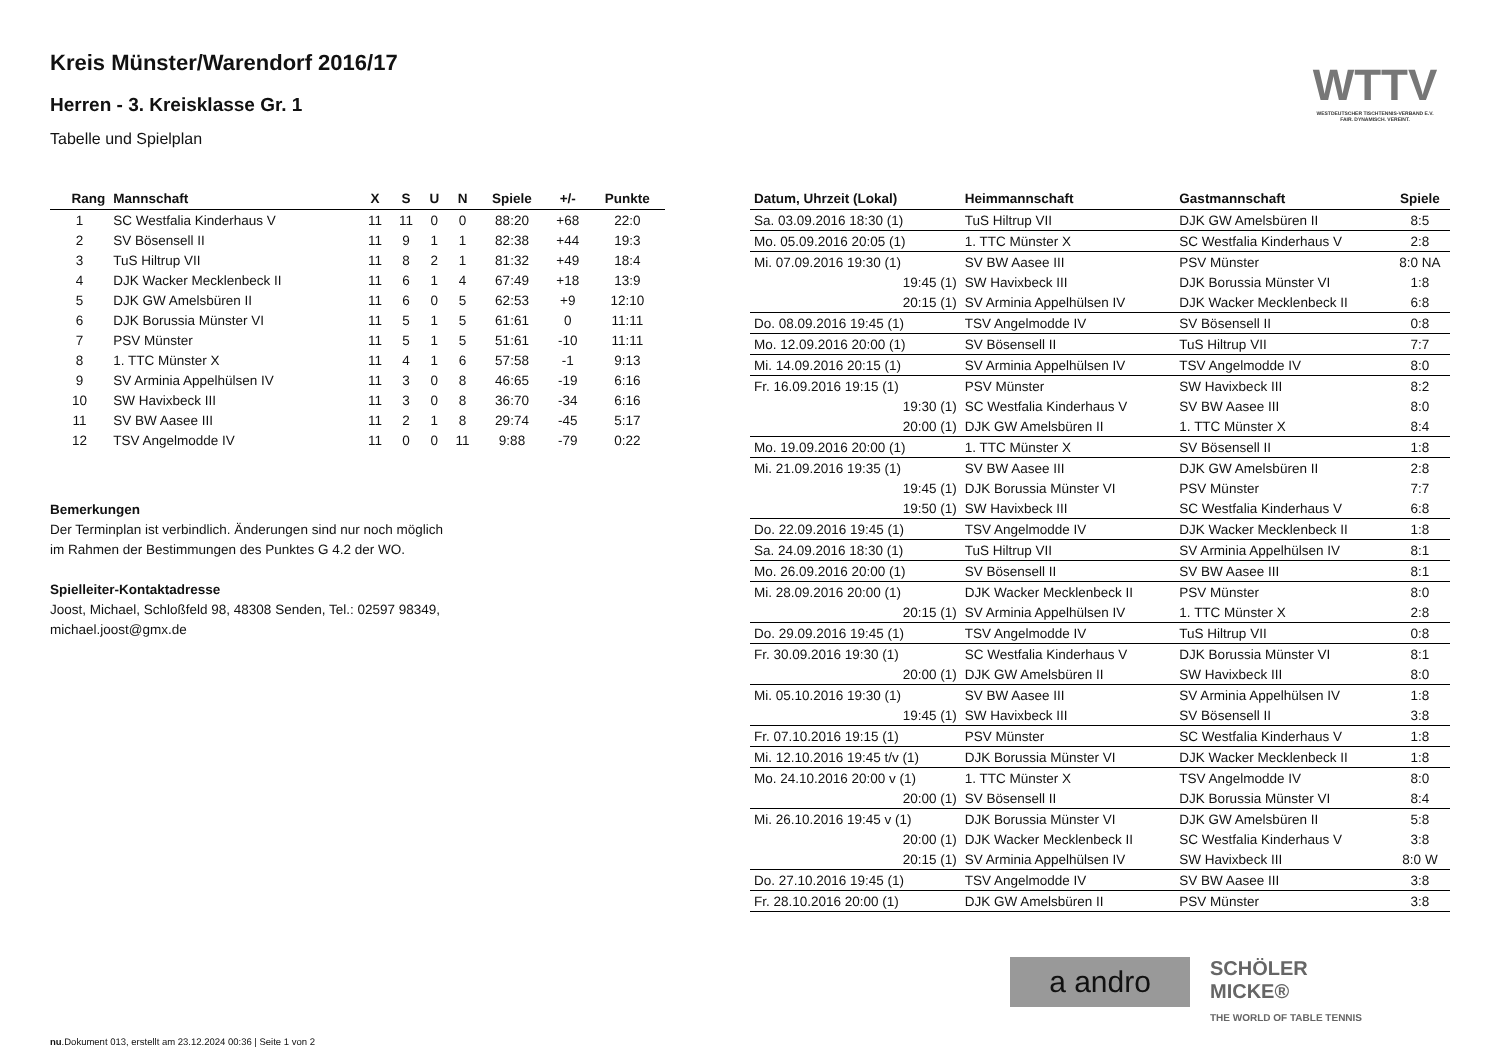Kreis Münster/Warendorf 2016/17
Herren - 3. Kreisklasse Gr. 1
Tabelle und Spielplan
WTTV
WESTDEUTSCHER TISCHTENNIS-VERBAND E.V. FAIR. DYNAMISCH. VEREINT.
| Rang | Mannschaft | X | S | U | N | Spiele | +/- | Punkte |
| --- | --- | --- | --- | --- | --- | --- | --- | --- |
| 1 | SC Westfalia Kinderhaus V | 11 | 11 | 0 | 0 | 88:20 | +68 | 22:0 |
| 2 | SV Bösensell II | 11 | 9 | 1 | 1 | 82:38 | +44 | 19:3 |
| 3 | TuS Hiltrup VII | 11 | 8 | 2 | 1 | 81:32 | +49 | 18:4 |
| 4 | DJK Wacker Mecklenbeck II | 11 | 6 | 1 | 4 | 67:49 | +18 | 13:9 |
| 5 | DJK GW Amelsbüren II | 11 | 6 | 0 | 5 | 62:53 | +9 | 12:10 |
| 6 | DJK Borussia Münster VI | 11 | 5 | 1 | 5 | 61:61 | 0 | 11:11 |
| 7 | PSV Münster | 11 | 5 | 1 | 5 | 51:61 | -10 | 11:11 |
| 8 | 1. TTC Münster X | 11 | 4 | 1 | 6 | 57:58 | -1 | 9:13 |
| 9 | SV Arminia Appelhülsen IV | 11 | 3 | 0 | 8 | 46:65 | -19 | 6:16 |
| 10 | SW Havixbeck III | 11 | 3 | 0 | 8 | 36:70 | -34 | 6:16 |
| 11 | SV BW Aasee III | 11 | 2 | 1 | 8 | 29:74 | -45 | 5:17 |
| 12 | TSV Angelmodde IV | 11 | 0 | 0 | 11 | 9:88 | -79 | 0:22 |
Bemerkungen
Der Terminplan ist verbindlich. Änderungen sind nur noch möglich
im Rahmen der Bestimmungen des Punktes G 4.2 der WO.
Spielleiter-Kontaktadresse
Joost, Michael, Schloßfeld 98, 48308 Senden, Tel.: 02597 98349,
michael.joost@gmx.de
| Datum, Uhrzeit (Lokal) | Heimmannschaft | Gastmannschaft | Spiele |
| --- | --- | --- | --- |
| Sa. 03.09.2016 18:30 (1) | TuS Hiltrup VII | DJK GW Amelsbüren II | 8:5 |
| Mo. 05.09.2016 20:05 (1) | 1. TTC Münster X | SC Westfalia Kinderhaus V | 2:8 |
| Mi. 07.09.2016 19:30 (1) | SV BW Aasee III | PSV Münster | 8:0 NA |
| 19:45 (1) | SW Havixbeck III | DJK Borussia Münster VI | 1:8 |
| 20:15 (1) | SV Arminia Appelhülsen IV | DJK Wacker Mecklenbeck II | 6:8 |
| Do. 08.09.2016 19:45 (1) | TSV Angelmodde IV | SV Bösensell II | 0:8 |
| Mo. 12.09.2016 20:00 (1) | SV Bösensell II | TuS Hiltrup VII | 7:7 |
| Mi. 14.09.2016 20:15 (1) | SV Arminia Appelhülsen IV | TSV Angelmodde IV | 8:0 |
| Fr. 16.09.2016 19:15 (1) | PSV Münster | SW Havixbeck III | 8:2 |
| 19:30 (1) | SC Westfalia Kinderhaus V | SV BW Aasee III | 8:0 |
| 20:00 (1) | DJK GW Amelsbüren II | 1. TTC Münster X | 8:4 |
| Mo. 19.09.2016 20:00 (1) | 1. TTC Münster X | SV Bösensell II | 1:8 |
| Mi. 21.09.2016 19:35 (1) | SV BW Aasee III | DJK GW Amelsbüren II | 2:8 |
| 19:45 (1) | DJK Borussia Münster VI | PSV Münster | 7:7 |
| 19:50 (1) | SW Havixbeck III | SC Westfalia Kinderhaus V | 6:8 |
| Do. 22.09.2016 19:45 (1) | TSV Angelmodde IV | DJK Wacker Mecklenbeck II | 1:8 |
| Sa. 24.09.2016 18:30 (1) | TuS Hiltrup VII | SV Arminia Appelhülsen IV | 8:1 |
| Mo. 26.09.2016 20:00 (1) | SV Bösensell II | SV BW Aasee III | 8:1 |
| Mi. 28.09.2016 20:00 (1) | DJK Wacker Mecklenbeck II | PSV Münster | 8:0 |
| 20:15 (1) | SV Arminia Appelhülsen IV | 1. TTC Münster X | 2:8 |
| Do. 29.09.2016 19:45 (1) | TSV Angelmodde IV | TuS Hiltrup VII | 0:8 |
| Fr. 30.09.2016 19:30 (1) | SC Westfalia Kinderhaus V | DJK Borussia Münster VI | 8:1 |
| 20:00 (1) | DJK GW Amelsbüren II | SW Havixbeck III | 8:0 |
| Mi. 05.10.2016 19:30 (1) | SV BW Aasee III | SV Arminia Appelhülsen IV | 1:8 |
| 19:45 (1) | SW Havixbeck III | SV Bösensell II | 3:8 |
| Fr. 07.10.2016 19:15 (1) | PSV Münster | SC Westfalia Kinderhaus V | 1:8 |
| Mi. 12.10.2016 19:45 t/v (1) | DJK Borussia Münster VI | DJK Wacker Mecklenbeck II | 1:8 |
| Mo. 24.10.2016 20:00 v (1) | 1. TTC Münster X | TSV Angelmodde IV | 8:0 |
| 20:00 (1) | SV Bösensell II | DJK Borussia Münster VI | 8:4 |
| Mi. 26.10.2016 19:45 v (1) | DJK Borussia Münster VI | DJK GW Amelsbüren II | 5:8 |
| 20:00 (1) | DJK Wacker Mecklenbeck II | SC Westfalia Kinderhaus V | 3:8 |
| 20:15 (1) | SV Arminia Appelhülsen IV | SW Havixbeck III | 8:0 W |
| Do. 27.10.2016 19:45 (1) | TSV Angelmodde IV | SV BW Aasee III | 3:8 |
| Fr. 28.10.2016 20:00 (1) | DJK GW Amelsbüren II | PSV Münster | 3:8 |
a andro
SCHÖLER MICKE®
THE WORLD OF TABLE TENNIS
nu.Dokument 013, erstellt am 23.12.2024 00:36 | Seite 1 von 2